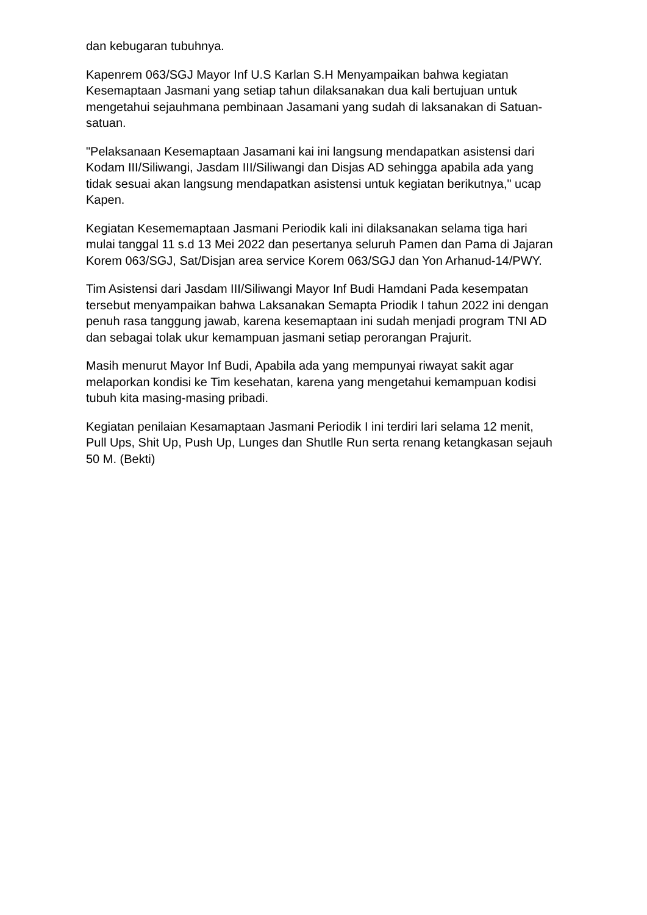dan kebugaran tubuhnya.
Kapenrem 063/SGJ Mayor Inf U.S Karlan S.H Menyampaikan bahwa kegiatan Kesemaptaan Jasmani yang setiap tahun dilaksanakan dua kali bertujuan untuk mengetahui sejauhmana pembinaan Jasamani yang sudah di laksanakan di Satuan-satuan.
"Pelaksanaan Kesemaptaan Jasamani kai ini langsung mendapatkan asistensi dari Kodam III/Siliwangi, Jasdam III/Siliwangi dan Disjas AD sehingga apabila ada yang tidak sesuai akan langsung mendapatkan asistensi untuk kegiatan berikutnya," ucap Kapen.
Kegiatan Kesememaptaan Jasmani Periodik kali ini dilaksanakan selama tiga hari mulai tanggal 11 s.d 13 Mei 2022 dan pesertanya seluruh Pamen dan Pama di Jajaran Korem 063/SGJ, Sat/Disjan area service Korem 063/SGJ dan Yon Arhanud-14/PWY.
Tim Asistensi dari Jasdam III/Siliwangi Mayor Inf Budi Hamdani Pada kesempatan tersebut menyampaikan bahwa Laksanakan Semapta Priodik I tahun 2022 ini dengan penuh rasa tanggung jawab, karena kesemaptaan ini sudah menjadi program TNI AD dan sebagai tolak ukur kemampuan jasmani setiap perorangan Prajurit.
Masih menurut Mayor Inf Budi, Apabila ada yang mempunyai riwayat sakit agar melaporkan kondisi ke Tim kesehatan, karena yang mengetahui kemampuan kodisi tubuh kita masing-masing pribadi.
Kegiatan penilaian Kesamaptaan Jasmani Periodik I ini terdiri lari selama 12 menit, Pull Ups, Shit Up, Push Up, Lunges dan Shutlle Run serta renang ketangkasan sejauh 50 M. (Bekti)